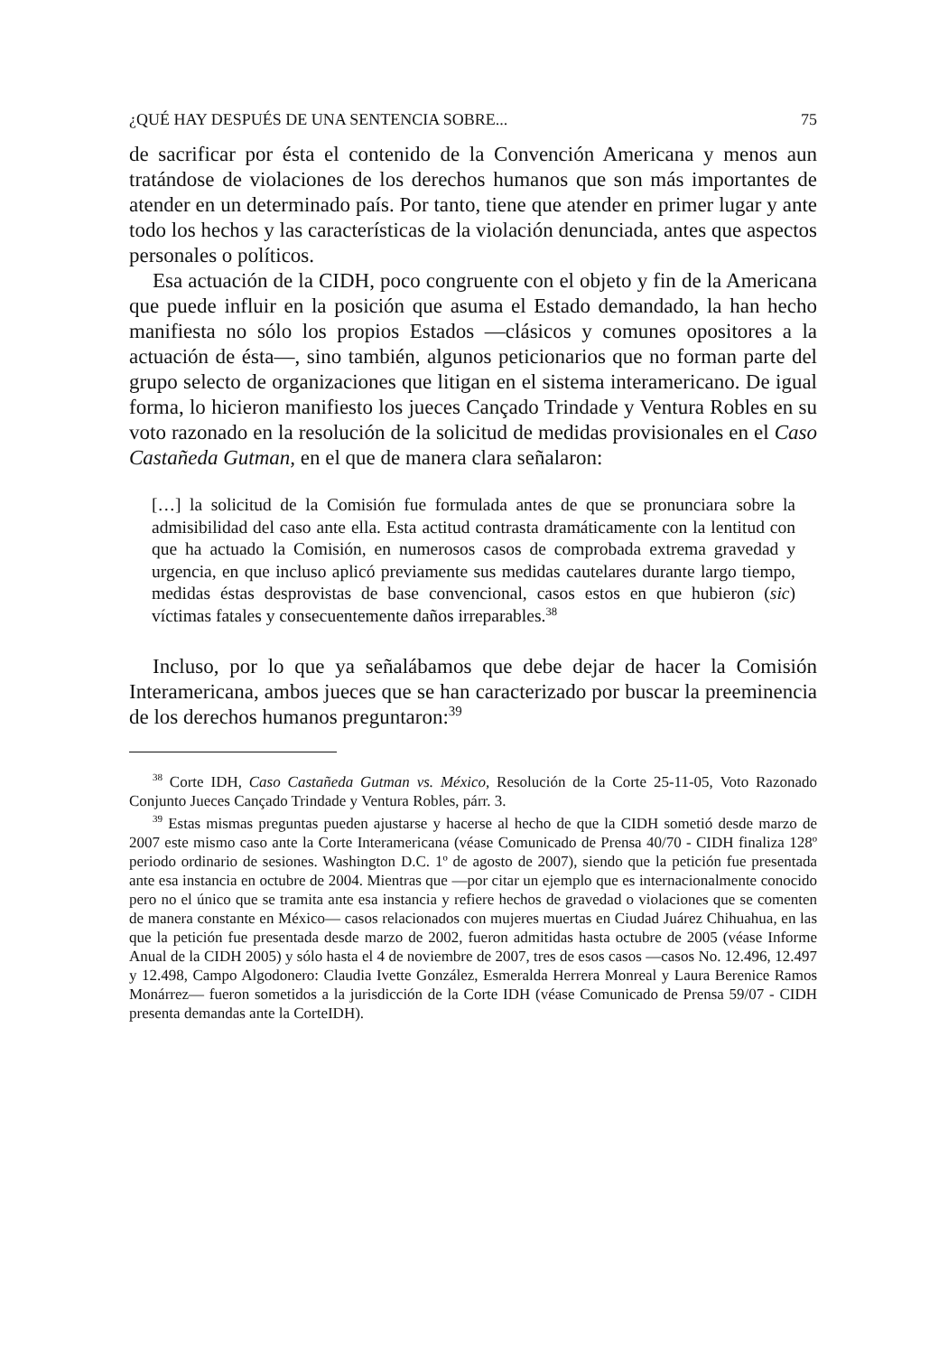¿QUÉ HAY DESPUÉS DE UNA SENTENCIA SOBRE... 75
de sacrificar por ésta el contenido de la Convención Americana y menos aun tratándose de violaciones de los derechos humanos que son más importantes de atender en un determinado país. Por tanto, tiene que atender en primer lugar y ante todo los hechos y las características de la violación denunciada, antes que aspectos personales o políticos.
Esa actuación de la CIDH, poco congruente con el objeto y fin de la Americana que puede influir en la posición que asuma el Estado demandado, la han hecho manifiesta no sólo los propios Estados —clásicos y comunes opositores a la actuación de ésta—, sino también, algunos peticionarios que no forman parte del grupo selecto de organizaciones que litigan en el sistema interamericano. De igual forma, lo hicieron manifiesto los jueces Cançado Trindade y Ventura Robles en su voto razonado en la resolución de la solicitud de medidas provisionales en el Caso Castañeda Gutman, en el que de manera clara señalaron:
[…] la solicitud de la Comisión fue formulada antes de que se pronunciara sobre la admisibilidad del caso ante ella. Esta actitud contrasta dramáticamente con la lentitud con que ha actuado la Comisión, en numerosos casos de comprobada extrema gravedad y urgencia, en que incluso aplicó previamente sus medidas cautelares durante largo tiempo, medidas éstas desprovistas de base convencional, casos estos en que hubieron (sic) víctimas fatales y consecuentemente daños irreparables.<sup>38</sup>
Incluso, por lo que ya señalábamos que debe dejar de hacer la Comisión Interamericana, ambos jueces que se han caracterizado por buscar la preeminencia de los derechos humanos preguntaron:<sup>39</sup>
<sup>38</sup> Corte IDH, Caso Castañeda Gutman vs. México, Resolución de la Corte 25-11-05, Voto Razonado Conjunto Jueces Cançado Trindade y Ventura Robles, párr. 3.
<sup>39</sup> Estas mismas preguntas pueden ajustarse y hacerse al hecho de que la CIDH sometió desde marzo de 2007 este mismo caso ante la Corte Interamericana (véase Comunicado de Prensa 40/70 - CIDH finaliza 128º periodo ordinario de sesiones. Washington D.C. 1º de agosto de 2007), siendo que la petición fue presentada ante esa instancia en octubre de 2004. Mientras que —por citar un ejemplo que es internacionalmente conocido pero no el único que se tramita ante esa instancia y refiere hechos de gravedad o violaciones que se comenten de manera constante en México— casos relacionados con mujeres muertas en Ciudad Juárez Chihuahua, en las que la petición fue presentada desde marzo de 2002, fueron admitidas hasta octubre de 2005 (véase Informe Anual de la CIDH 2005) y sólo hasta el 4 de noviembre de 2007, tres de esos casos —casos No. 12.496, 12.497 y 12.498, Campo Algodonero: Claudia Ivette González, Esmeralda Herrera Monreal y Laura Berenice Ramos Monárrez— fueron sometidos a la jurisdicción de la Corte IDH (véase Comunicado de Prensa 59/07 - CIDH presenta demandas ante la CorteIDH).